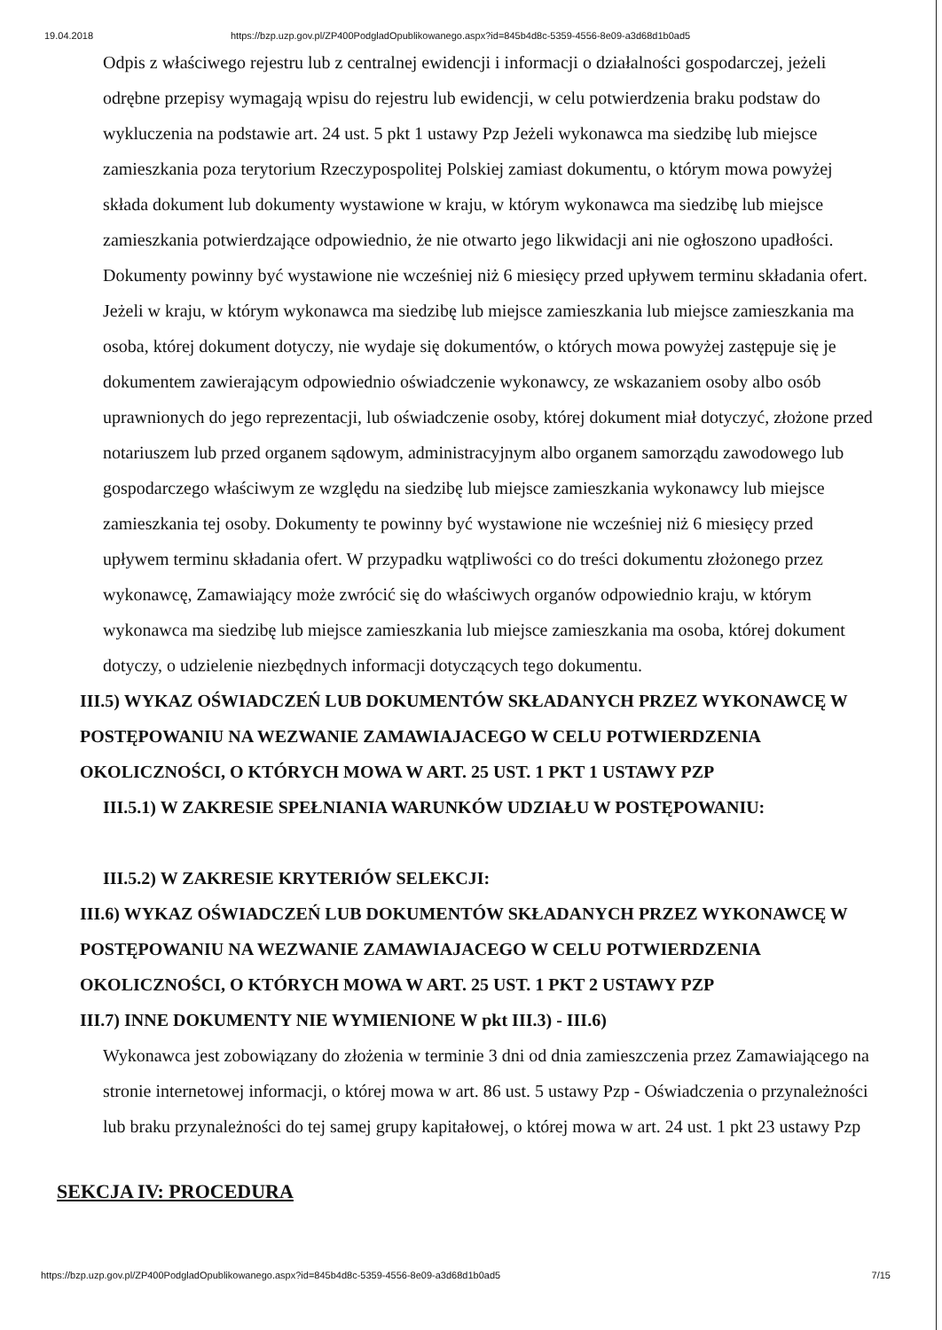19.04.2018 https://bzp.uzp.gov.pl/ZP400PodgladOpublikowanego.aspx?id=845b4d8c-5359-4556-8e09-a3d68d1b0ad5
Odpis z właściwego rejestru lub z centralnej ewidencji i informacji o działalności gospodarczej, jeżeli odrębne przepisy wymagają wpisu do rejestru lub ewidencji, w celu potwierdzenia braku podstaw do wykluczenia na podstawie art. 24 ust. 5 pkt 1 ustawy Pzp Jeżeli wykonawca ma siedzibę lub miejsce zamieszkania poza terytorium Rzeczypospolitej Polskiej zamiast dokumentu, o którym mowa powyżej składa dokument lub dokumenty wystawione w kraju, w którym wykonawca ma siedzibę lub miejsce zamieszkania potwierdzające odpowiednio, że nie otwarto jego likwidacji ani nie ogłoszono upadłości. Dokumenty powinny być wystawione nie wcześniej niż 6 miesięcy przed upływem terminu składania ofert. Jeżeli w kraju, w którym wykonawca ma siedzibę lub miejsce zamieszkania lub miejsce zamieszkania ma osoba, której dokument dotyczy, nie wydaje się dokumentów, o których mowa powyżej zastępuje się je dokumentem zawierającym odpowiednio oświadczenie wykonawcy, ze wskazaniem osoby albo osób uprawnionych do jego reprezentacji, lub oświadczenie osoby, której dokument miał dotyczyć, złożone przed notariuszem lub przed organem sądowym, administracyjnym albo organem samorządu zawodowego lub gospodarczego właściwym ze względu na siedzibę lub miejsce zamieszkania wykonawcy lub miejsce zamieszkania tej osoby. Dokumenty te powinny być wystawione nie wcześniej niż 6 miesięcy przed upływem terminu składania ofert. W przypadku wątpliwości co do treści dokumentu złożonego przez wykonawcę, Zamawiający może zwrócić się do właściwych organów odpowiednio kraju, w którym wykonawca ma siedzibę lub miejsce zamieszkania lub miejsce zamieszkania ma osoba, której dokument dotyczy, o udzielenie niezbędnych informacji dotyczących tego dokumentu.
III.5) WYKAZ OŚWIADCZEŃ LUB DOKUMENTÓW SKŁADANYCH PRZEZ WYKONAWCĘ W POSTĘPOWANIU NA WEZWANIE ZAMAWIAJACEGO W CELU POTWIERDZENIA OKOLICZNOŚCI, O KTÓRYCH MOWA W ART. 25 UST. 1 PKT 1 USTAWY PZP
III.5.1) W ZAKRESIE SPEŁNIANIA WARUNKÓW UDZIAŁU W POSTĘPOWANIU:
III.5.2) W ZAKRESIE KRYTERIÓW SELEKCJI:
III.6) WYKAZ OŚWIADCZEŃ LUB DOKUMENTÓW SKŁADANYCH PRZEZ WYKONAWCĘ W POSTĘPOWANIU NA WEZWANIE ZAMAWIAJACEGO W CELU POTWIERDZENIA OKOLICZNOŚCI, O KTÓRYCH MOWA W ART. 25 UST. 1 PKT 2 USTAWY PZP
III.7) INNE DOKUMENTY NIE WYMIENIONE W pkt III.3) - III.6)
Wykonawca jest zobowiązany do złożenia w terminie 3 dni od dnia zamieszczenia przez Zamawiającego na stronie internetowej informacji, o której mowa w art. 86 ust. 5 ustawy Pzp - Oświadczenia o przynależności lub braku przynależności do tej samej grupy kapitałowej, o której mowa w art. 24 ust. 1 pkt 23 ustawy Pzp
SEKCJA IV: PROCEDURA
https://bzp.uzp.gov.pl/ZP400PodgladOpublikowanego.aspx?id=845b4d8c-5359-4556-8e09-a3d68d1b0ad5 7/15